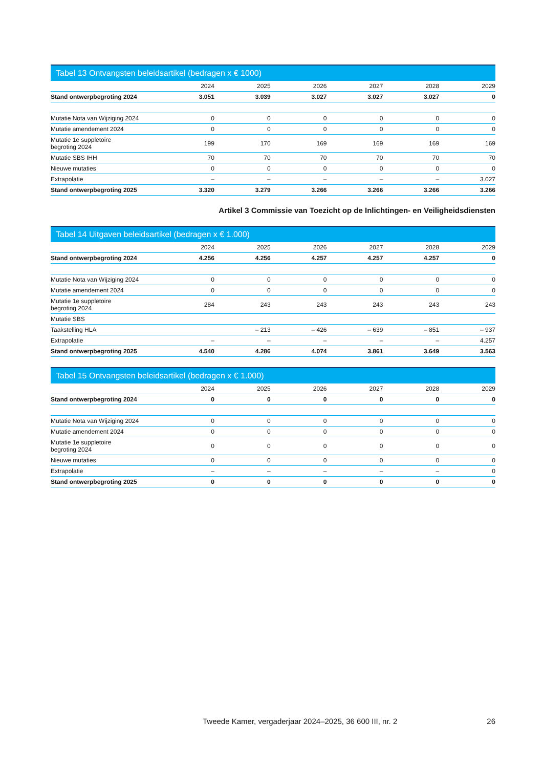Tabel 13 Ontvangsten beleidsartikel (bedragen x € 1000)
| | 2024 | 2025 | 2026 | 2027 | 2028 | 2029 |
| --- | --- | --- | --- | --- | --- | --- |
| Stand ontwerpbegroting 2024 | 3.051 | 3.039 | 3.027 | 3.027 | 3.027 | 0 |
| Mutatie Nota van Wijziging 2024 | 0 | 0 | 0 | 0 | 0 | 0 |
| Mutatie amendement 2024 | 0 | 0 | 0 | 0 | 0 | 0 |
| Mutatie 1e suppletoire begroting 2024 | 199 | 170 | 169 | 169 | 169 | 169 |
| Mutatie SBS IHH | 70 | 70 | 70 | 70 | 70 | 70 |
| Nieuwe mutaties | 0 | 0 | 0 | 0 | 0 | 0 |
| Extrapolatie | – | – | – | – | – | 3.027 |
| Stand ontwerpbegroting 2025 | 3.320 | 3.279 | 3.266 | 3.266 | 3.266 | 3.266 |
Artikel 3 Commissie van Toezicht op de Inlichtingen- en Veiligheidsdiensten
Tabel 14 Uitgaven beleidsartikel (bedragen x € 1.000)
| | 2024 | 2025 | 2026 | 2027 | 2028 | 2029 |
| --- | --- | --- | --- | --- | --- | --- |
| Stand ontwerpbegroting 2024 | 4.256 | 4.256 | 4.257 | 4.257 | 4.257 | 0 |
| Mutatie Nota van Wijziging 2024 | 0 | 0 | 0 | 0 | 0 | 0 |
| Mutatie amendement 2024 | 0 | 0 | 0 | 0 | 0 | 0 |
| Mutatie 1e suppletoire begroting 2024 | 284 | 243 | 243 | 243 | 243 | 243 |
| Mutatie SBS | | | | | | |
| Taakstelling HLA | | – 213 | – 426 | – 639 | – 851 | – 937 |
| Extrapolatie | – | – | – | – | – | 4.257 |
| Stand ontwerpbegroting 2025 | 4.540 | 4.286 | 4.074 | 3.861 | 3.649 | 3.563 |
Tabel 15 Ontvangsten beleidsartikel (bedragen x € 1.000)
| | 2024 | 2025 | 2026 | 2027 | 2028 | 2029 |
| --- | --- | --- | --- | --- | --- | --- |
| Stand ontwerpbegroting 2024 | 0 | 0 | 0 | 0 | 0 | 0 |
| Mutatie Nota van Wijziging 2024 | 0 | 0 | 0 | 0 | 0 | 0 |
| Mutatie amendement 2024 | 0 | 0 | 0 | 0 | 0 | 0 |
| Mutatie 1e suppletoire begroting 2024 | 0 | 0 | 0 | 0 | 0 | 0 |
| Nieuwe mutaties | 0 | 0 | 0 | 0 | 0 | 0 |
| Extrapolatie | – | – | – | – | – | 0 |
| Stand ontwerpbegroting 2025 | 0 | 0 | 0 | 0 | 0 | 0 |
Tweede Kamer, vergaderjaar 2024–2025, 36 600 III, nr. 2 26